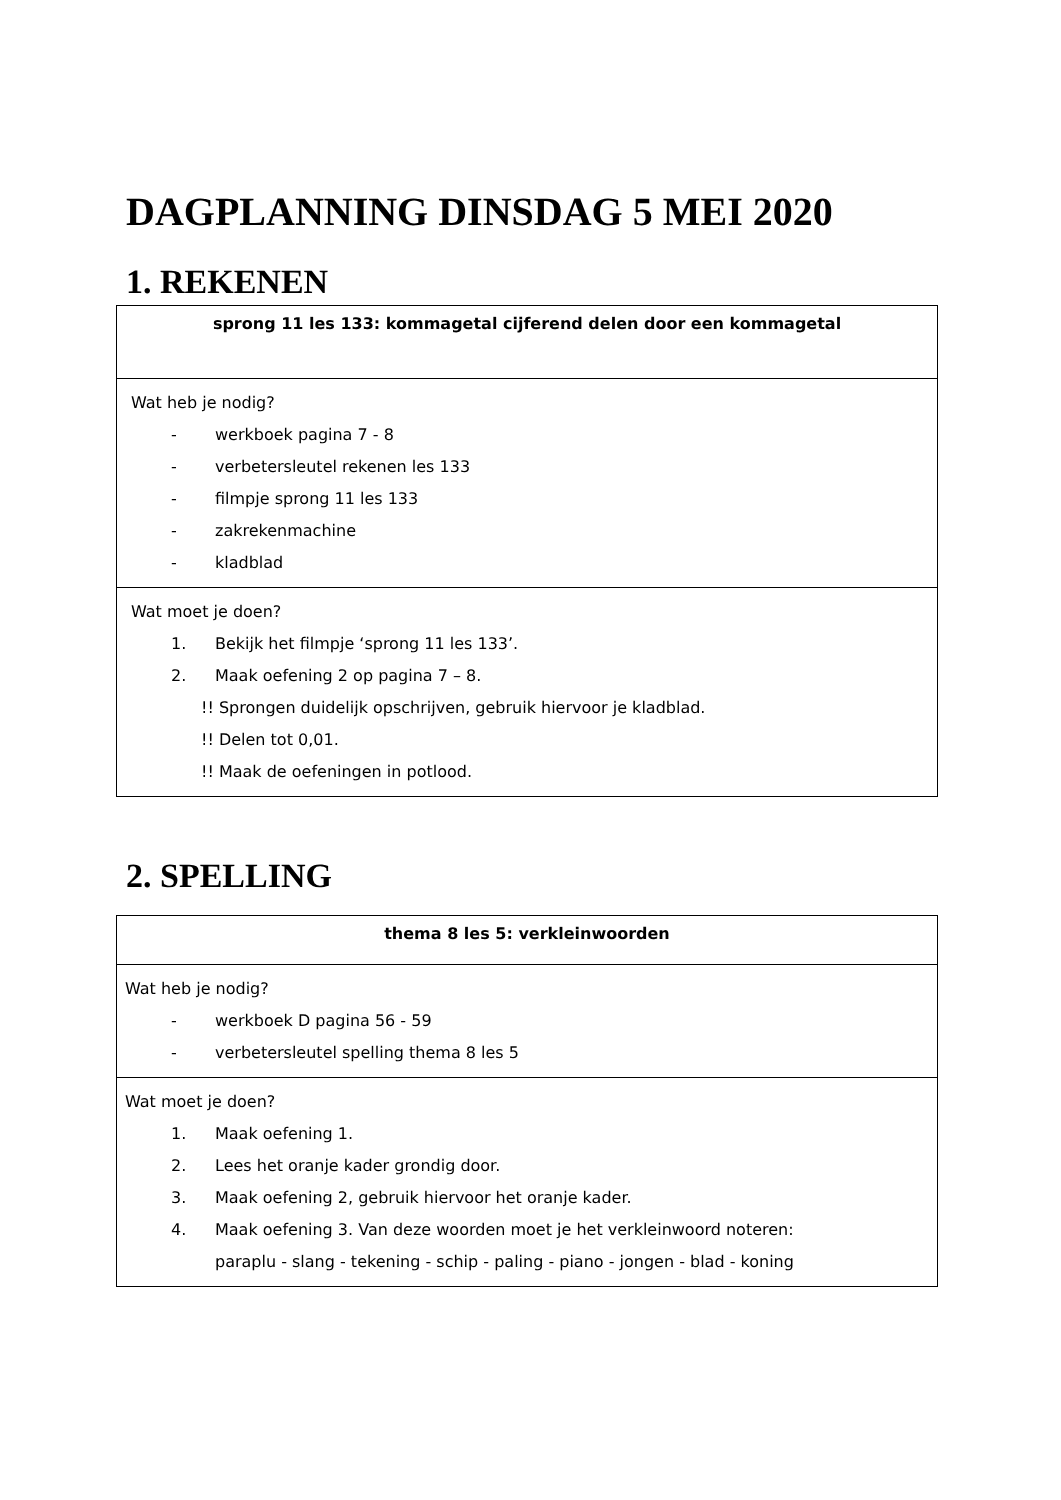DAGPLANNING DINSDAG 5 MEI 2020
1. REKENEN
| sprong 11 les 133: kommagetal cijferend delen door een kommagetal |
| Wat heb je nodig? - werkboek pagina 7 - 8 - verbetersleutel rekenen les 133 - filmpje sprong 11 les 133 - zakrekenmachine - kladblad |
| Wat moet je doen? 1. Bekijk het filmpje ‘sprong 11 les 133’. 2. Maak oefening 2 op pagina 7 – 8. !! Sprongen duidelijk opschrijven, gebruik hiervoor je kladblad. !! Delen tot 0,01. !! Maak de oefeningen in potlood. |
2. SPELLING
| thema 8 les 5: verkleinwoorden |
| Wat heb je nodig? - werkboek D pagina 56 - 59 - verbetersleutel spelling thema 8 les 5 |
| Wat moet je doen? 1. Maak oefening 1. 2. Lees het oranje kader grondig door. 3. Maak oefening 2, gebruik hiervoor het oranje kader. 4. Maak oefening 3. Van deze woorden moet je het verkleinwoord noteren: paraplu - slang - tekening - schip - paling - piano - jongen - blad - koning |